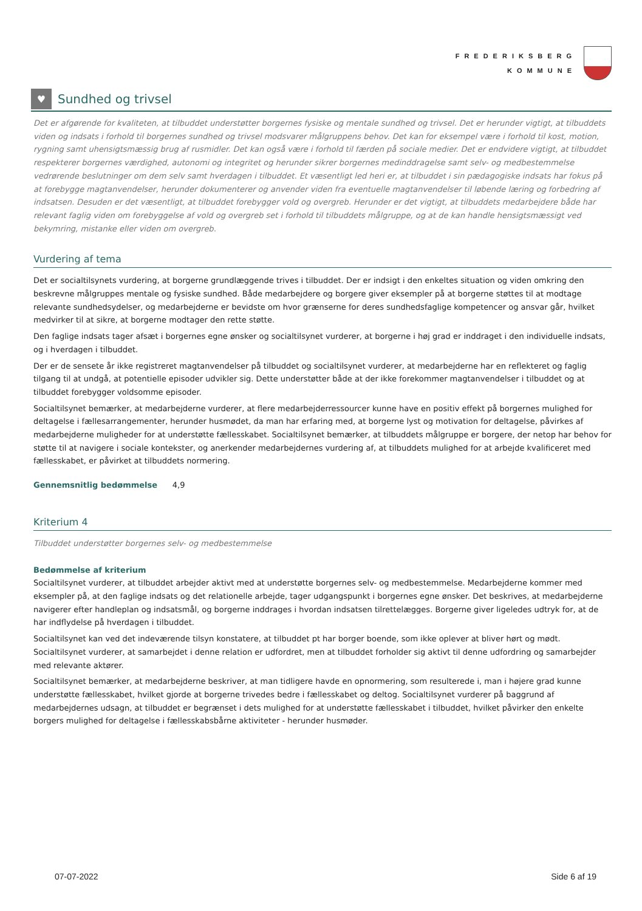FREDERIKSBERG
KOMMUNE
♥ Sundhed og trivsel
Det er afgørende for kvaliteten, at tilbuddet understøtter borgernes fysiske og mentale sundhed og trivsel. Det er herunder vigtigt, at tilbuddets viden og indsats i forhold til borgernes sundhed og trivsel modsvarer målgruppens behov. Det kan for eksempel være i forhold til kost, motion, rygning samt uhensigtsmæssig brug af rusmidler. Det kan også være i forhold til færden på sociale medier. Det er endvidere vigtigt, at tilbuddet respekterer borgernes værdighed, autonomi og integritet og herunder sikrer borgernes medinddragelse samt selv- og medbestemmelse vedrørende beslutninger om dem selv samt hverdagen i tilbuddet. Et væsentligt led heri er, at tilbuddet i sin pædagogiske indsats har fokus på at forebygge magtanvendelser, herunder dokumenterer og anvender viden fra eventuelle magtanvendelser til løbende læring og forbedring af indsatsen. Desuden er det væsentligt, at tilbuddet forebygger vold og overgreb. Herunder er det vigtigt, at tilbuddets medarbejdere både har relevant faglig viden om forebyggelse af vold og overgreb set i forhold til tilbuddets målgruppe, og at de kan handle hensigtsmæssigt ved bekymring, mistanke eller viden om overgreb.
Vurdering af tema
Det er socialtilsynets vurdering, at borgerne grundlæggende trives i tilbuddet. Der er indsigt i den enkeltes situation og viden omkring den beskrevne målgruppes mentale og fysiske sundhed. Både medarbejdere og borgere giver eksempler på at borgerne støttes til at modtage relevante sundhedsydelser, og medarbejderne er bevidste om hvor grænserne for deres sundhedsfaglige kompetencer og ansvar går, hvilket medvirker til at sikre, at borgerne modtager den rette støtte.
Den faglige indsats tager afsæt i borgernes egne ønsker og socialtilsynet vurderer, at borgerne i høj grad er inddraget i den individuelle indsats, og i hverdagen i tilbuddet.
Der er de sensete år ikke registreret magtanvendelser på tilbuddet og socialtilsynet vurderer, at medarbejderne har en reflekteret og faglig tilgang til at undgå, at potentielle episoder udvikler sig. Dette understøtter både at der ikke forekommer magtanvendelser i tilbuddet og at tilbuddet forebygger voldsomme episoder.
Socialtilsynet bemærker, at medarbejderne vurderer, at flere medarbejderressourcer kunne have en positiv effekt på borgernes mulighed for deltagelse i fællesarrangementer, herunder husmødet, da man har erfaring med, at borgerne lyst og motivation for deltagelse, påvirkes af medarbejderne muligheder for at understøtte fællesskabet. Socialtilsynet bemærker, at tilbuddets målgruppe er borgere, der netop har behov for støtte til at navigere i sociale kontekster, og anerkender medarbejdernes vurdering af, at tilbuddets mulighed for at arbejde kvalificeret med fællesskabet, er påvirket at tilbuddets normering.
Gennemsnitlig bedømmelse 4,9
Kriterium 4
Tilbuddet understøtter borgernes selv- og medbestemmelse
Bedømmelse af kriterium
Socialtilsynet vurderer, at tilbuddet arbejder aktivt med at understøtte borgernes selv- og medbestemmelse. Medarbejderne kommer med eksempler på, at den faglige indsats og det relationelle arbejde, tager udgangspunkt i borgernes egne ønsker. Det beskrives, at medarbejderne navigerer efter handleplan og indsatsmål, og borgerne inddrages i hvordan indsatsen tilrettelægges. Borgerne giver ligeledes udtryk for, at de har indflydelse på hverdagen i tilbuddet.
Socialtilsynet kan ved det indeværende tilsyn konstatere, at tilbuddet pt har borger boende, som ikke oplever at bliver hørt og mødt. Socialtilsynet vurderer, at samarbejdet i denne relation er udfordret, men at tilbuddet forholder sig aktivt til denne udfordring og samarbejder med relevante aktører.
Socialtilsynet bemærker, at medarbejderne beskriver, at man tidligere havde en opnormering, som resulterede i, man i højere grad kunne understøtte fællesskabet, hvilket gjorde at borgerne trivedes bedre i fællesskabet og deltog. Socialtilsynet vurderer på baggrund af medarbejdernes udsagn, at tilbuddet er begrænset i dets mulighed for at understøtte fællesskabet i tilbuddet, hvilket påvirker den enkelte borgers mulighed for deltagelse i fællesskabsbårne aktiviteter - herunder husmøder.
07-07-2022 Side 6 af 19